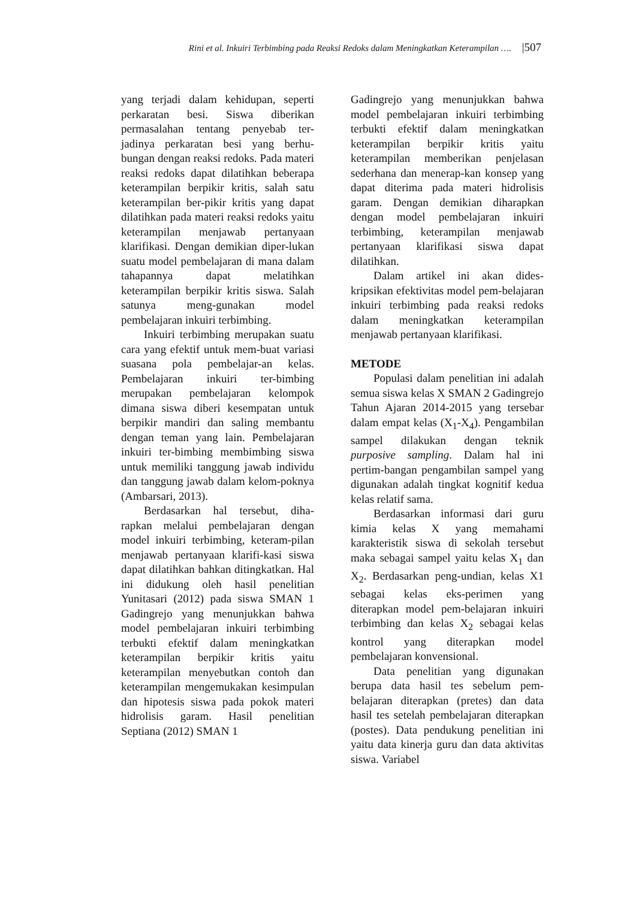Rini et al. Inkuiri Terbimbing pada Reaksi Redoks dalam Meningkatkan Keterampilan …. |507
yang terjadi dalam kehidupan, seperti perkaratan besi. Siswa diberikan permasalahan tentang penyebab ter-jadinya perkaratan besi yang berhu-bungan dengan reaksi redoks. Pada materi reaksi redoks dapat dilatihkan beberapa keterampilan berpikir kritis, salah satu keterampilan ber-pikir kritis yang dapat dilatihkan pada materi reaksi redoks yaitu keterampilan menjawab pertanyaan klarifikasi. Dengan demikian diper-lukan suatu model pembelajaran di mana dalam tahapannya dapat melatihkan keterampilan berpikir kritis siswa. Salah satunya meng-gunakan model pembelajaran inkuiri terbimbing.
Inkuiri terbimbing merupakan suatu cara yang efektif untuk mem-buat variasi suasana pola pembelajar-an kelas. Pembelajaran inkuiri ter-bimbing merupakan pembelajaran kelompok dimana siswa diberi kesempatan untuk berpikir mandiri dan saling membantu dengan teman yang lain. Pembelajaran inkuiri ter-bimbing membimbing siswa untuk memiliki tanggung jawab individu dan tanggung jawab dalam kelom-poknya (Ambarsari, 2013).
Berdasarkan hal tersebut, diha-rapkan melalui pembelajaran dengan model inkuiri terbimbing, keteram-pilan menjawab pertanyaan klarifi-kasi siswa dapat dilatihkan bahkan ditingkatkan. Hal ini didukung oleh hasil penelitian Yunitasari (2012) pada siswa SMAN 1 Gadingrejo yang menunjukkan bahwa model pembelajaran inkuiri terbimbing terbukti efektif dalam meningkatkan keterampilan berpikir kritis yaitu keterampilan menyebutkan contoh dan keterampilan mengemukakan kesimpulan dan hipotesis siswa pada pokok materi hidrolisis garam. Hasil penelitian Septiana (2012) SMAN 1
Gadingrejo yang menunjukkan bahwa model pembelajaran inkuiri terbimbing terbukti efektif dalam meningkatkan keterampilan berpikir kritis yaitu keterampilan memberikan penjelasan sederhana dan menerap-kan konsep yang dapat diterima pada materi hidrolisis garam. Dengan demikian diharapkan dengan model pembelajaran inkuiri terbimbing, keterampilan menjawab pertanyaan klarifikasi siswa dapat dilatihkan.
Dalam artikel ini akan dides-kripsikan efektivitas model pem-belajaran inkuiri terbimbing pada reaksi redoks dalam meningkatkan keterampilan menjawab pertanyaan klarifikasi.
METODE
Populasi dalam penelitian ini adalah semua siswa kelas X SMAN 2 Gadingrejo Tahun Ajaran 2014-2015 yang tersebar dalam empat kelas (X<sub>1</sub>-X<sub>4</sub>). Pengambilan sampel dilakukan dengan teknik purposive sampling. Dalam hal ini pertim-bangan pengambilan sampel yang digunakan adalah tingkat kognitif kedua kelas relatif sama.
Berdasarkan informasi dari guru kimia kelas X yang memahami karakteristik siswa di sekolah tersebut maka sebagai sampel yaitu kelas X<sub>1</sub> dan X<sub>2</sub>. Berdasarkan peng-undian, kelas X1 sebagai kelas eks-perimen yang diterapkan model pem-belajaran inkuiri terbimbing dan kelas X<sub>2</sub> sebagai kelas kontrol yang diterapkan model pembelajaran konvensional.
Data penelitian yang digunakan berupa data hasil tes sebelum pem-belajaran diterapkan (pretes) dan data hasil tes setelah pembelajaran diterapkan (postes). Data pendukung penelitian ini yaitu data kinerja guru dan data aktivitas siswa. Variabel